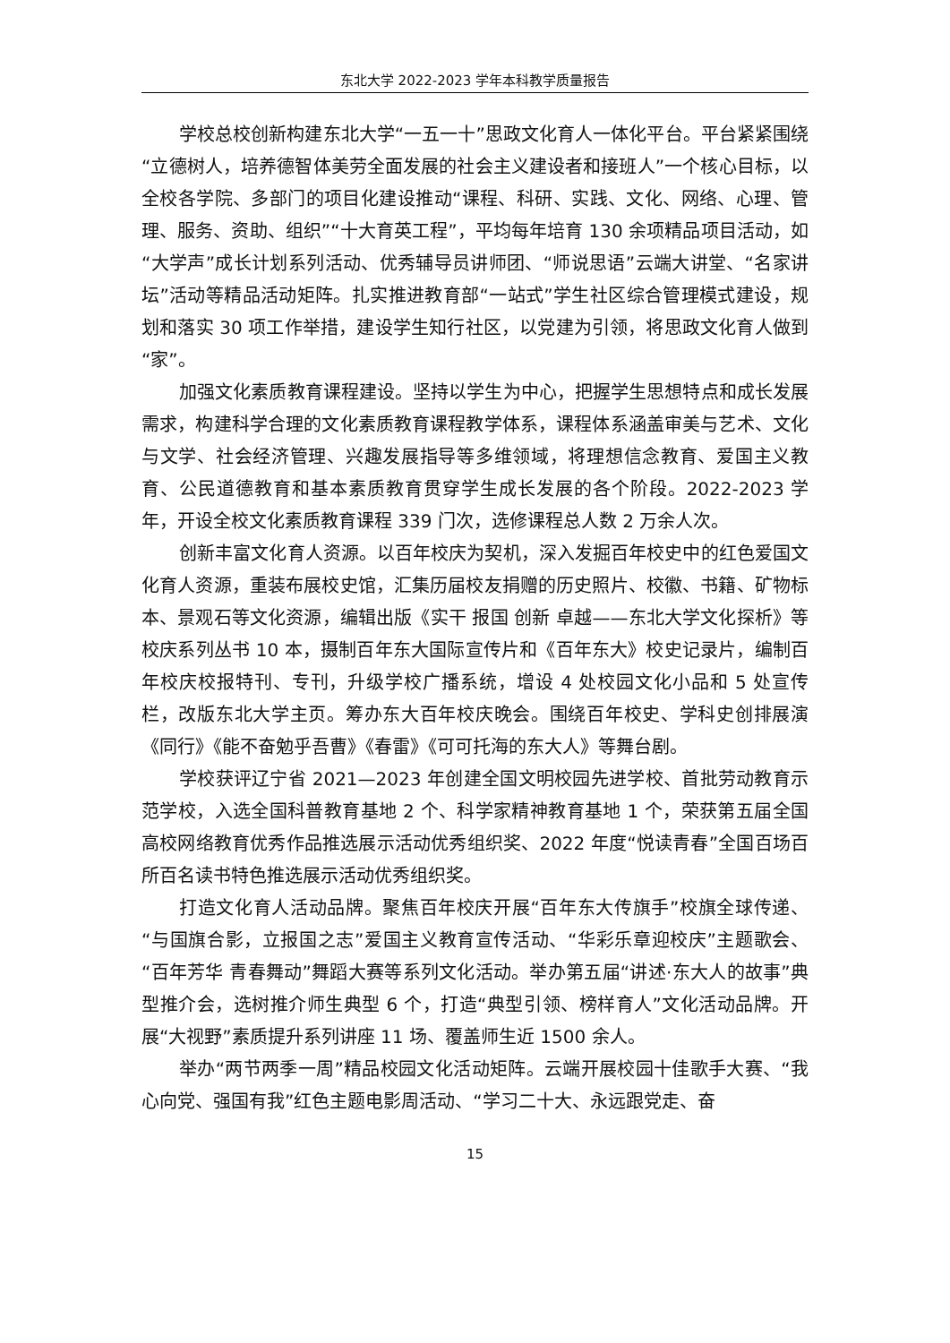东北大学 2022-2023 学年本科教学质量报告
学校总校创新构建东北大学“一五一十”思政文化育人一体化平台。平台紧紧围绕“立德树人，培养德智体美劳全面发展的社会主义建设者和接班人”一个核心目标，以全校各学院、多部门的项目化建设推动“课程、科研、实践、文化、网络、心理、管理、服务、资助、组织”“十大育英工程”，平均每年培育 130 余项精品项目活动，如“大学声”成长计划系列活动、优秀辅导员讲师团、“师说思语”云端大讲堂、“名家讲坛”活动等精品活动矩阵。扎实推进教育部“一站式”学生社区综合管理模式建设，规划和落实 30 项工作举措，建设学生知行社区，以党建为引领，将思政文化育人做到“家”。
加强文化素质教育课程建设。坚持以学生为中心，把握学生思想特点和成长发展需求，构建科学合理的文化素质教育课程教学体系，课程体系涵盖审美与艺术、文化与文学、社会经济管理、兴趣发展指导等多维领域，将理想信念教育、爱国主义教育、公民道德教育和基本素质教育贯穿学生成长发展的各个阶段。2022-2023 学年，开设全校文化素质教育课程 339 门次，选修课程总人数 2 万余人次。
创新丰富文化育人资源。以百年校庆为契机，深入发掘百年校史中的红色爱国文化育人资源，重装布展校史馆，汇集历届校友捐赠的历史照片、校徽、书籍、矿物标本、景观石等文化资源，编辑出版《实干 报国 创新 卓越——东北大学文化探析》等校庆系列丛书 10 本，摄制百年东大国际宣传片和《百年东大》校史记录片，编制百年校庆校报特刊、专刊，升级学校广播系统，增设 4 处校园文化小品和 5 处宣传栏，改版东北大学主页。筹办东大百年校庆晚会。围绕百年校史、学科史创排展演《同行》《能不奋勉乎吾曹》《春雷》《可可托海的东大人》等舞台剧。
学校获评辽宁省 2021—2023 年创建全国文明校园先进学校、首批劳动教育示范学校，入选全国科普教育基地 2 个、科学家精神教育基地 1 个，荣获第五届全国高校网络教育优秀作品推选展示活动优秀组织奖、2022 年度“悦读青春”全国百场百所百名读书特色推选展示活动优秀组织奖。
打造文化育人活动品牌。聚焦百年校庆开展“百年东大传旗手”校旗全球传递、“与国旗合影，立报国之志”爱国主义教育宣传活动、“华彩乐章迎校庆”主题歌会、“百年芳华 青春舞动”舞蹈大赛等系列文化活动。举办第五届“讲述·东大人的故事”典型推介会，选树推介师生典型 6 个，打造“典型引领、榜样育人”文化活动品牌。开展“大视野”素质提升系列讲座 11 场、覆盖师生近 1500 余人。
举办“两节两季一周”精品校园文化活动矩阵。云端开展校园十佳歌手大赛、“我心向党、强国有我”红色主题电影周活动、“学习二十大、永远跟党走、奋
15